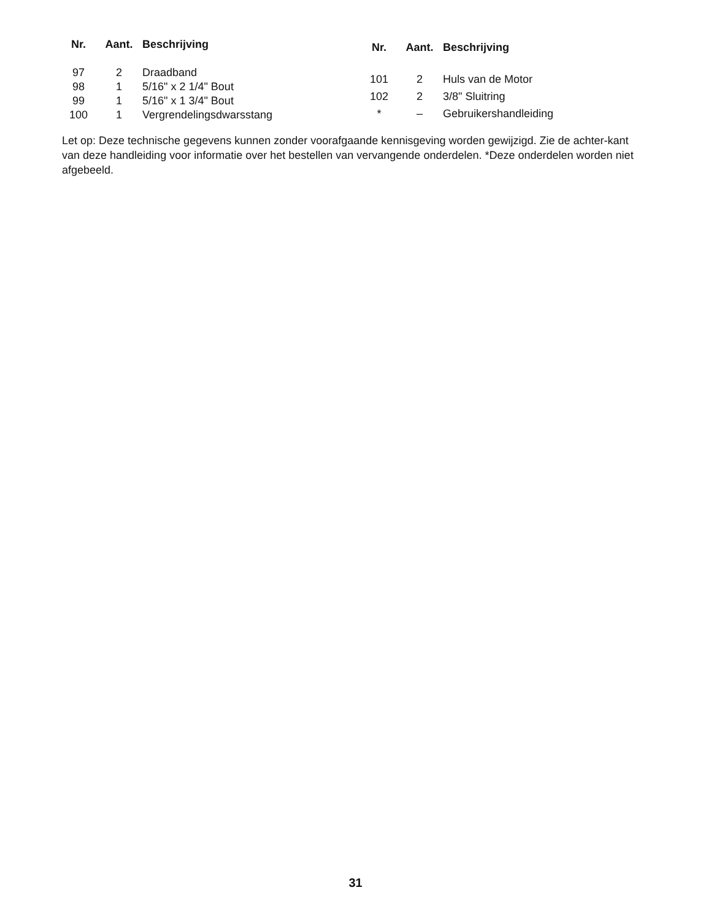| Nr. | Aant. | Beschrijving |
| --- | --- | --- |
| 97 | 2 | Draadband |
| 98 | 1 | 5/16" x 2 1/4" Bout |
| 99 | 1 | 5/16" x 1 3/4" Bout |
| 100 | 1 | Vergrendelingsdwarsstang |
| Nr. | Aant. | Beschrijving |
| --- | --- | --- |
| 101 | 2 | Huls van de Motor |
| 102 | 2 | 3/8" Sluitring |
| * | – | Gebruikershandleiding |
Let op: Deze technische gegevens kunnen zonder voorafgaande kennisgeving worden gewijzigd. Zie de achter-kant van deze handleiding voor informatie over het bestellen van vervangende onderdelen. *Deze onderdelen worden niet afgebeeld.
31